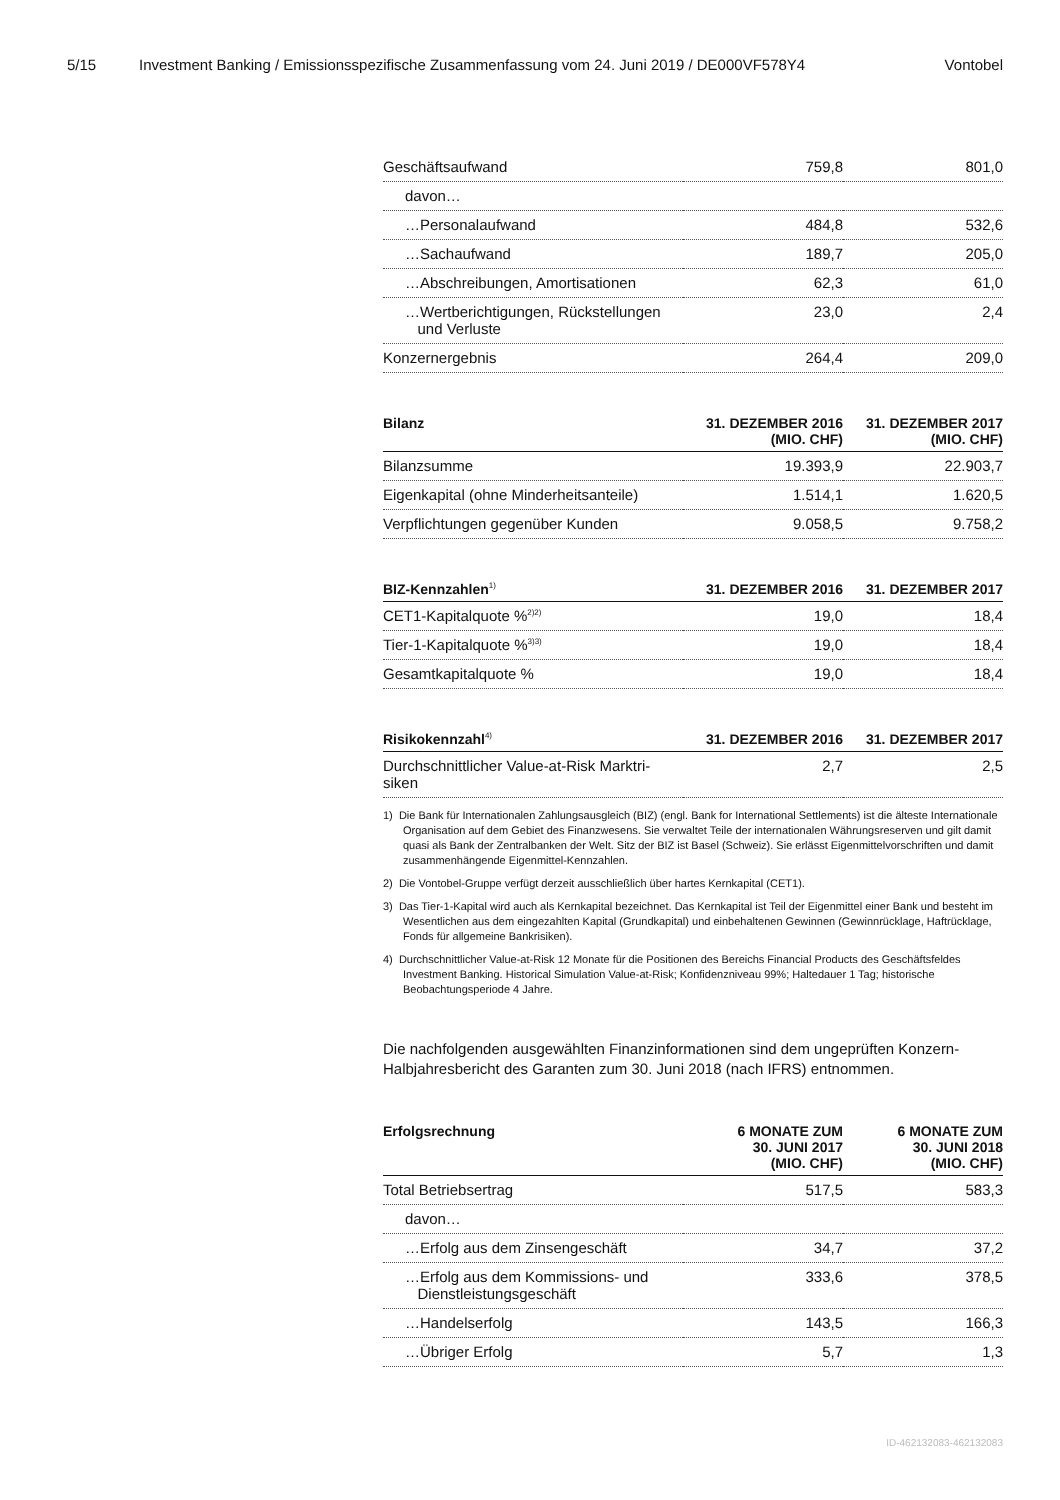5/15 Investment Banking / Emissionsspezifische Zusammenfassung vom 24. Juni 2019 / DE000VF578Y4 Vontobel
| Geschäftsaufwand | 759,8 | 801,0 |
| davon… | | |
| …Personalaufwand | 484,8 | 532,6 |
| …Sachaufwand | 189,7 | 205,0 |
| …Abschreibungen, Amortisationen | 62,3 | 61,0 |
| …Wertberichtigungen, Rückstellungen und Verluste | 23,0 | 2,4 |
| Konzernergebnis | 264,4 | 209,0 |
| Bilanz | 31. DEZEMBER 2016 (MIO. CHF) | 31. DEZEMBER 2017 (MIO. CHF) |
| --- | --- | --- |
| Bilanzsumme | 19.393,9 | 22.903,7 |
| Eigenkapital (ohne Minderheitsanteile) | 1.514,1 | 1.620,5 |
| Verpflichtungen gegenüber Kunden | 9.058,5 | 9.758,2 |
| BIZ-Kennzahlen<sup>1)</sup> | 31. DEZEMBER 2016 | 31. DEZEMBER 2017 |
| --- | --- | --- |
| CET1-Kapitalquote %<sup>2)2)</sup> | 19,0 | 18,4 |
| Tier-1-Kapitalquote %<sup>3)3)</sup> | 19,0 | 18,4 |
| Gesamtkapitalquote % | 19,0 | 18,4 |
| Risikokennzahl<sup>4)</sup> | 31. DEZEMBER 2016 | 31. DEZEMBER 2017 |
| --- | --- | --- |
| Durchschnittlicher Value-at-Risk Marktri- siken | 2,7 | 2,5 |
1) Die Bank für Internationalen Zahlungsausgleich (BIZ) (engl. Bank for International Settlements) ist die älteste Internationale Organisation auf dem Gebiet des Finanzwesens. Sie verwaltet Teile der internationalen Währungsreserven und gilt damit quasi als Bank der Zentralbanken der Welt. Sitz der BIZ ist Basel (Schweiz). Sie erlässt Eigenmittelvorschriften und damit zusammenhängende Eigenmittel-Kennzahlen.
2) Die Vontobel-Gruppe verfügt derzeit ausschließlich über hartes Kernkapital (CET1).
3) Das Tier-1-Kapital wird auch als Kernkapital bezeichnet. Das Kernkapital ist Teil der Eigenmittel einer Bank und besteht im Wesentlichen aus dem eingezahlten Kapital (Grundkapital) und einbehaltenen Gewinnen (Gewinnrücklage, Haftrücklage, Fonds für allgemeine Bankrisiken).
4) Durchschnittlicher Value-at-Risk 12 Monate für die Positionen des Bereichs Financial Products des Geschäftsfeldes Investment Banking. Historical Simulation Value-at-Risk; Konfidenzniveau 99%; Haltedauer 1 Tag; historische Beobachtungsperiode 4 Jahre.
Die nachfolgenden ausgewählten Finanzinformationen sind dem ungeprüften Konzern-Halbjahresbericht des Garanten zum 30. Juni 2018 (nach IFRS) entnommen.
| Erfolgsrechnung | 6 MONATE ZUM 30. JUNI 2017 (MIO. CHF) | 6 MONATE ZUM 30. JUNI 2018 (MIO. CHF) |
| --- | --- | --- |
| Total Betriebsertrag | 517,5 | 583,3 |
| davon… | | |
| …Erfolg aus dem Zinsengeschäft | 34,7 | 37,2 |
| …Erfolg aus dem Kommissions- und Dienstleistungsgeschäft | 333,6 | 378,5 |
| …Handelserfolg | 143,5 | 166,3 |
| …Übriger Erfolg | 5,7 | 1,3 |
ID-462132083-462132083